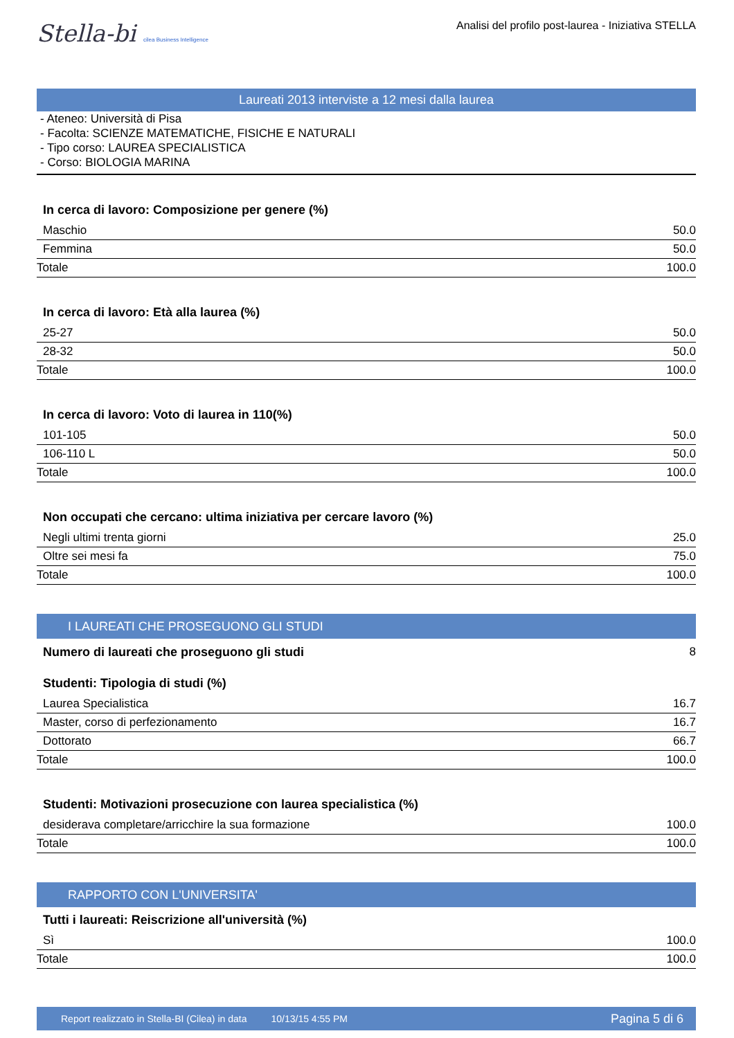Stella-bi cilea Business Intelligence
Analisi del profilo post-laurea - Iniziativa STELLA
Laureati 2013 interviste a 12 mesi dalla laurea
- Ateneo: Università di Pisa
- Facolta: SCIENZE MATEMATICHE, FISICHE E NATURALI
- Tipo corso: LAUREA SPECIALISTICA
- Corso: BIOLOGIA MARINA
In cerca di lavoro: Composizione per genere (%)
| Maschio | 50.0 |
| Femmina | 50.0 |
| Totale | 100.0 |
In cerca di lavoro: Età alla laurea (%)
| 25-27 | 50.0 |
| 28-32 | 50.0 |
| Totale | 100.0 |
In cerca di lavoro: Voto di laurea in 110(%)
| 101-105 | 50.0 |
| 106-110 L | 50.0 |
| Totale | 100.0 |
Non occupati che cercano: ultima iniziativa per cercare lavoro (%)
| Negli ultimi trenta giorni | 25.0 |
| Oltre sei mesi fa | 75.0 |
| Totale | 100.0 |
I LAUREATI CHE PROSEGUONO GLI STUDI
| Numero di laureati che proseguono gli studi | 8 |
Studenti: Tipologia di studi (%)
| Laurea Specialistica | 16.7 |
| Master, corso di perfezionamento | 16.7 |
| Dottorato | 66.7 |
| Totale | 100.0 |
Studenti: Motivazioni prosecuzione con laurea specialistica (%)
| desiderava completare/arricchire la sua formazione | 100.0 |
| Totale | 100.0 |
RAPPORTO CON L'UNIVERSITA'
Tutti i laureati: Reiscrizione all'università (%)
| Sì | 100.0 |
| Totale | 100.0 |
Report realizzato in Stella-BI (Cilea) in data 10/13/15 4:55 PM Pagina 5 di 6